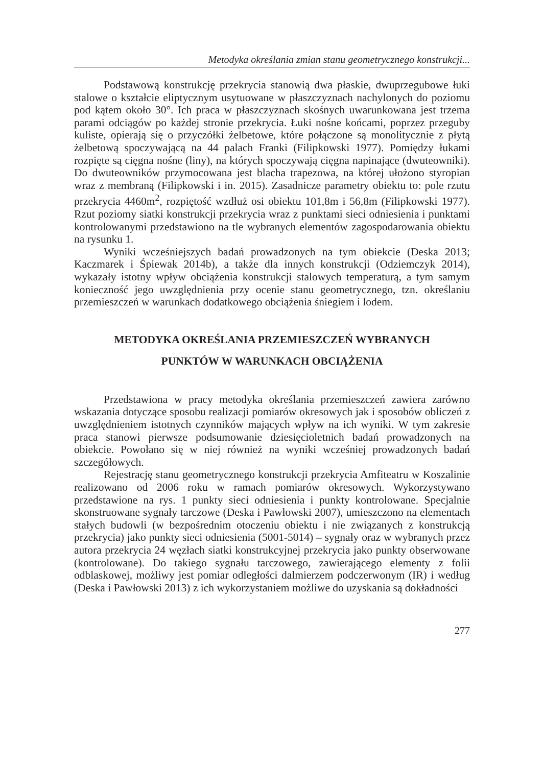Metodyka określania zmian stanu geometrycznego konstrukcji...
Podstawową konstrukcję przekrycia stanowią dwa płaskie, dwuprzegubowe łuki stalowe o kształcie eliptycznym usytuowane w płaszczyznach nachylonych do poziomu pod kątem około 30°. Ich praca w płaszczyznach skośnych uwarunkowana jest trzema parami odciągów po każdej stronie przekrycia. Łuki nośne końcami, poprzez przeguby kuliste, opierają się o przyczółki żelbetowe, które połączone są monolitycznie z płytą żelbetową spoczywającą na 44 palach Franki (Filipkowski 1977). Pomiędzy łukami rozpięte są cięgna nośne (liny), na których spoczywają cięgna napinające (dwuteowniki). Do dwuteowników przymocowana jest blacha trapezowa, na której ułożono styropian wraz z membraną (Filipkowski i in. 2015). Zasadnicze parametry obiektu to: pole rzutu przekrycia 4460m<sup>2</sup>, rozpiętość wzdłuż osi obiektu 101,8m i 56,8m (Filipkowski 1977). Rzut poziomy siatki konstrukcji przekrycia wraz z punktami sieci odniesienia i punktami kontrolowanymi przedstawiono na tle wybranych elementów zagospodarowania obiektu na rysunku 1.
Wyniki wcześniejszych badań prowadzonych na tym obiekcie (Deska 2013; Kaczmarek i Śpiewak 2014b), a także dla innych konstrukcji (Odziemczyk 2014), wykazały istotny wpływ obciążenia konstrukcji stalowych temperaturą, a tym samym konieczność jego uwzględnienia przy ocenie stanu geometrycznego, tzn. określaniu przemieszczeń w warunkach dodatkowego obciążenia śniegiem i lodem.
METODYKA OKREŚLANIA PRZEMIESZCZEŃ WYBRANYCH
PUNKTÓW W WARUNKACH OBCIĄŻENIA
Przedstawiona w pracy metodyka określania przemieszczeń zawiera zarówno wskazania dotyczące sposobu realizacji pomiarów okresowych jak i sposobów obliczeń z uwzględnieniem istotnych czynników mających wpływ na ich wyniki. W tym zakresie praca stanowi pierwsze podsumowanie dziesięcioletnich badań prowadzonych na obiekcie. Powołano się w niej również na wyniki wcześniej prowadzonych badań szczegółowych.
Rejestrację stanu geometrycznego konstrukcji przekrycia Amfiteatru w Koszalinie realizowano od 2006 roku w ramach pomiarów okresowych. Wykorzystywano przedstawione na rys. 1 punkty sieci odniesienia i punkty kontrolowane. Specjalnie skonstruowane sygnały tarczowe (Deska i Pawłowski 2007), umieszczono na elementach stałych budowli (w bezpośrednim otoczeniu obiektu i nie związanych z konstrukcją przekrycia) jako punkty sieci odniesienia (5001-5014) – sygnały oraz w wybranych przez autora przekrycia 24 węzłach siatki konstrukcyjnej przekrycia jako punkty obserwowane (kontrolowane). Do takiego sygnału tarczowego, zawierającego elementy z folii odblaskowej, możliwy jest pomiar odległości dalmierzem podczerwonym (IR) i według (Deska i Pawłowski 2013) z ich wykorzystaniem możliwe do uzyskania są dokładności
277